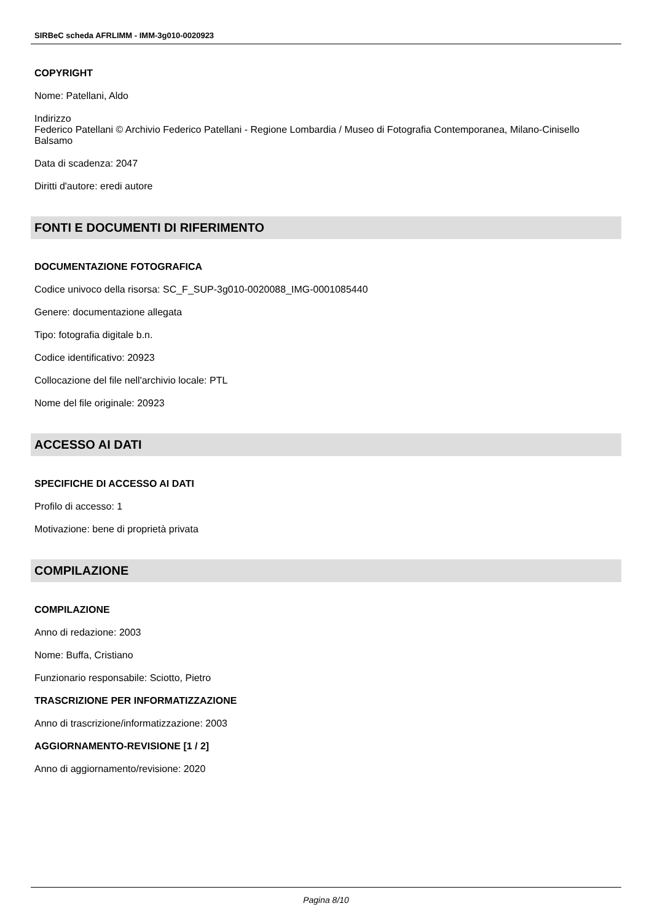SIRBeC scheda AFRLIMM - IMM-3g010-0020923
COPYRIGHT
Nome: Patellani, Aldo
Indirizzo
Federico Patellani © Archivio Federico Patellani - Regione Lombardia / Museo di Fotografia Contemporanea, Milano-Cinisello Balsamo
Data di scadenza: 2047
Diritti d'autore: eredi autore
FONTI E DOCUMENTI DI RIFERIMENTO
DOCUMENTAZIONE FOTOGRAFICA
Codice univoco della risorsa: SC_F_SUP-3g010-0020088_IMG-0001085440
Genere: documentazione allegata
Tipo: fotografia digitale b.n.
Codice identificativo: 20923
Collocazione del file nell'archivio locale: PTL
Nome del file originale: 20923
ACCESSO AI DATI
SPECIFICHE DI ACCESSO AI DATI
Profilo di accesso: 1
Motivazione: bene di proprietà privata
COMPILAZIONE
COMPILAZIONE
Anno di redazione: 2003
Nome: Buffa, Cristiano
Funzionario responsabile: Sciotto, Pietro
TRASCRIZIONE PER INFORMATIZZAZIONE
Anno di trascrizione/informatizzazione: 2003
AGGIORNAMENTO-REVISIONE [1 / 2]
Anno di aggiornamento/revisione: 2020
Pagina 8/10